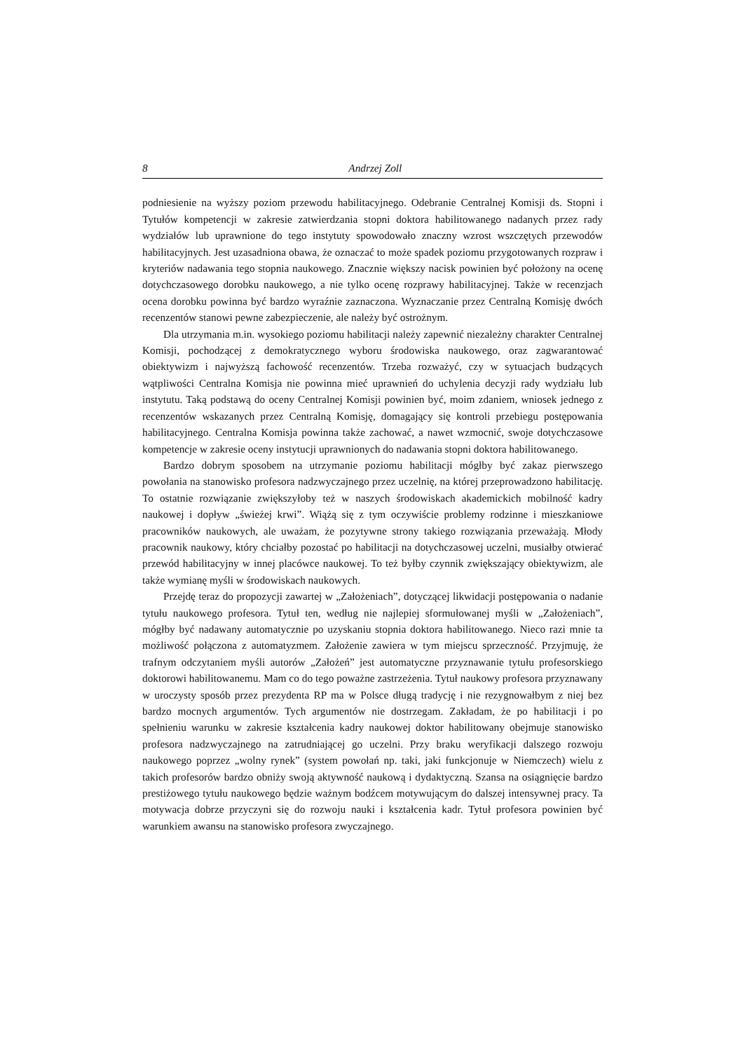8 Andrzej Zoll
podniesienie na wyższy poziom przewodu habilitacyjnego. Odebranie Centralnej Komisji ds. Stopni i Tytułów kompetencji w zakresie zatwierdzania stopni doktora habilitowanego nadanych przez rady wydziałów lub uprawnione do tego instytuty spowodowało znaczny wzrost wszczętych przewodów habilitacyjnych. Jest uzasadniona obawa, że oznaczać to może spadek poziomu przygotowanych rozpraw i kryteriów nadawania tego stopnia naukowego. Znacznie większy nacisk powinien być położony na ocenę dotychczasowego dorobku naukowego, a nie tylko ocenę rozprawy habilitacyjnej. Także w recenzjach ocena dorobku powinna być bardzo wyraźnie zaznaczona. Wyznaczanie przez Centralną Komisję dwóch recenzentów stanowi pewne zabezpieczenie, ale należy być ostrożnym.
Dla utrzymania m.in. wysokiego poziomu habilitacji należy zapewnić niezależny charakter Centralnej Komisji, pochodzącej z demokratycznego wyboru środowiska naukowego, oraz zagwarantować obiektywizm i najwyższą fachowość recenzentów. Trzeba rozważyć, czy w sytuacjach budzących wątpliwości Centralna Komisja nie powinna mieć uprawnień do uchylenia decyzji rady wydziału lub instytutu. Taką podstawą do oceny Centralnej Komisji powinien być, moim zdaniem, wniosek jednego z recenzentów wskazanych przez Centralną Komisję, domagający się kontroli przebiegu postępowania habilitacyjnego. Centralna Komisja powinna także zachować, a nawet wzmocnić, swoje dotychczasowe kompetencje w zakresie oceny instytucji uprawnionych do nadawania stopni doktora habilitowanego.
Bardzo dobrym sposobem na utrzymanie poziomu habilitacji mógłby być zakaz pierwszego powołania na stanowisko profesora nadzwyczajnego przez uczelnię, na której przeprowadzono habilitację. To ostatnie rozwiązanie zwiększyłoby też w naszych środowiskach akademickich mobilność kadry naukowej i dopływ „świeżej krwi”. Wiążą się z tym oczywiście problemy rodzinne i mieszkaniowe pracowników naukowych, ale uważam, że pozytywne strony takiego rozwiązania przeważają. Młody pracownik naukowy, który chciałby pozostać po habilitacji na dotychczasowej uczelni, musiałby otwierać przewód habilitacyjny w innej placówce naukowej. To też byłby czynnik zwiększający obiektywizm, ale także wymianę myśli w środowiskach naukowych.
Przejdę teraz do propozycji zawartej w „Założeniach”, dotyczącej likwidacji postępowania o nadanie tytułu naukowego profesora. Tytuł ten, według nie najlepiej sformułowanej myśli w „Założeniach”, mógłby być nadawany automatycznie po uzyskaniu stopnia doktora habilitowanego. Nieco razi mnie ta możliwość połączona z automatyzmem. Założenie zawiera w tym miejscu sprzeczność. Przyjmuję, że trafnym odczytaniem myśli autorów „Założeń” jest automatyczne przyznawanie tytułu profesorskiego doktorowi habilitowanemu. Mam co do tego poważne zastrzeżenia. Tytuł naukowy profesora przyznawany w uroczysty sposób przez prezydenta RP ma w Polsce długą tradycję i nie rezygnowałbym z niej bez bardzo mocnych argumentów. Tych argumentów nie dostrzegam. Zakładam, że po habilitacji i po spełnieniu warunku w zakresie kształcenia kadry naukowej doktor habilitowany obejmuje stanowisko profesora nadzwyczajnego na zatrudniającej go uczelni. Przy braku weryfikacji dalszego rozwoju naukowego poprzez „wolny rynek” (system powołań np. taki, jaki funkcjonuje w Niemczech) wielu z takich profesorów bardzo obniży swoją aktywność naukową i dydaktyczną. Szansa na osiągnięcie bardzo prestiżowego tytułu naukowego będzie ważnym bodźcem motywującym do dalszej intensywnej pracy. Ta motywacja dobrze przyczyni się do rozwoju nauki i kształcenia kadr. Tytuł profesora powinien być warunkiem awansu na stanowisko profesora zwyczajnego.